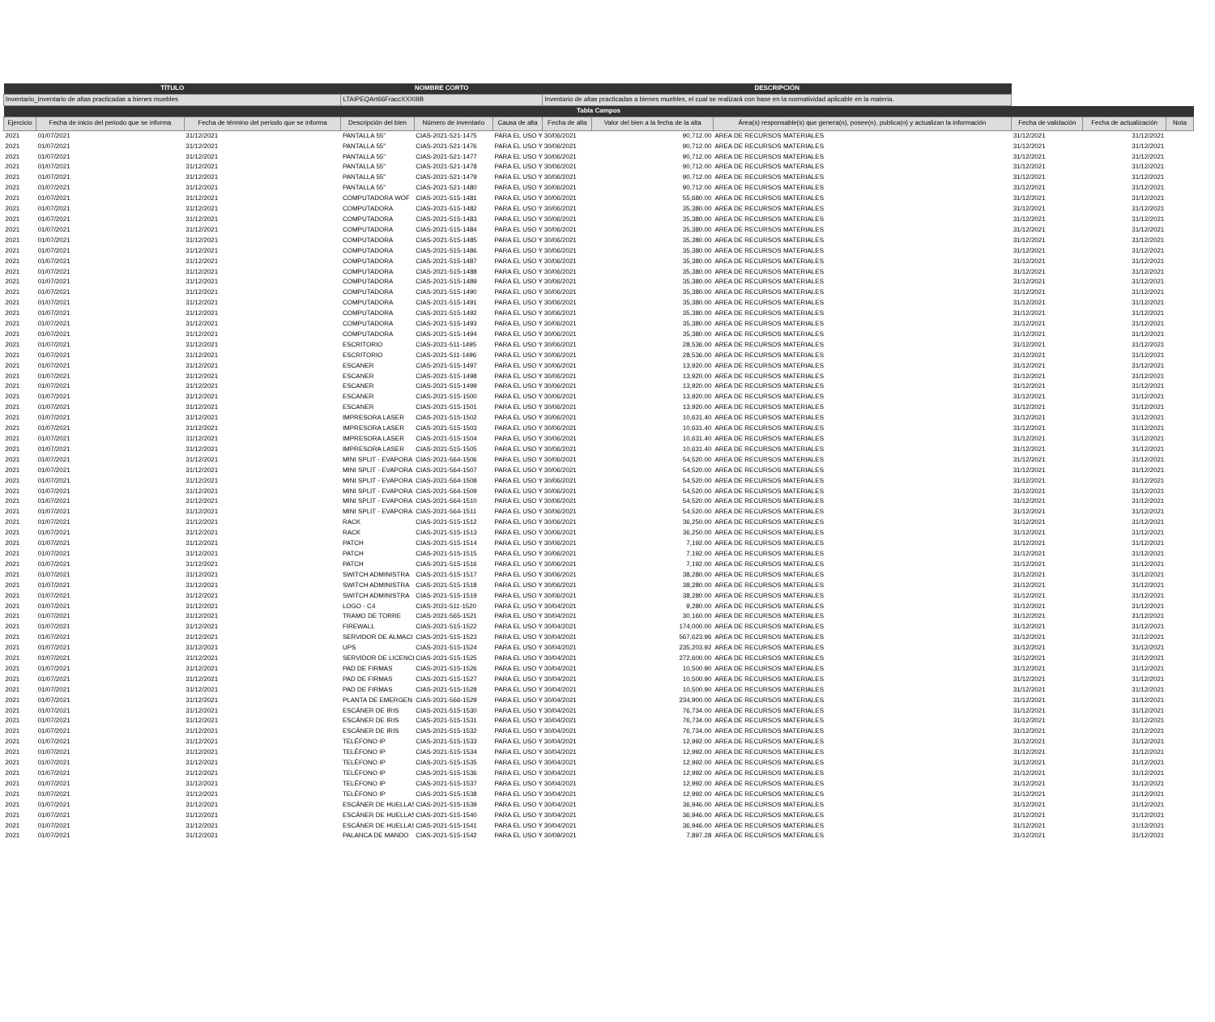| TÍTULO | | | NOMBRE CORTO | | | DESCRIPCIÓN | | | | | |
| Inventario_Inventario de altas practicadas a bienes muebles | | | LTAIPEQArt66FraccXXXIIIB | | | Inventario de altas practicadas a bienes muebles, el cual se realizará con base en la normatividad aplicable en la materia. | | | | | |
| Tabla Campos | | | | | | | | | | | |
| Ejercicio | Fecha de inicio del periodo que se informa | Fecha de término del periodo que se informa | Descripción del bien | Número de inventario | Causa de alta | Fecha de alta | Valor del bien a la fecha de la alta | Área(s) responsable(s) que genera(n), posee(n), publica(n) y actualizan la información | Fecha de validación | Fecha de actualización | Nota |
| 2021 | 01/07/2021 | 31/12/2021 | PANTALLA 55" | CIAS-2021-521-1475 | PARA EL USO Y | 30/06/2021 | 90,712.00 | AREA DE RECURSOS MATERIALES | 31/12/2021 | 31/12/2021 | |
| 2021 | 01/07/2021 | 31/12/2021 | PANTALLA 55" | CIAS-2021-521-1476 | PARA EL USO Y | 30/06/2021 | 90,712.00 | AREA DE RECURSOS MATERIALES | 31/12/2021 | 31/12/2021 | |
| 2021 | 01/07/2021 | 31/12/2021 | PANTALLA 55" | CIAS-2021-521-1477 | PARA EL USO Y | 30/06/2021 | 90,712.00 | AREA DE RECURSOS MATERIALES | 31/12/2021 | 31/12/2021 | |
| 2021 | 01/07/2021 | 31/12/2021 | PANTALLA 55" | CIAS-2021-521-1478 | PARA EL USO Y | 30/06/2021 | 90,712.00 | AREA DE RECURSOS MATERIALES | 31/12/2021 | 31/12/2021 | |
| 2021 | 01/07/2021 | 31/12/2021 | PANTALLA 55" | CIAS-2021-521-1479 | PARA EL USO Y | 30/06/2021 | 90,712.00 | AREA DE RECURSOS MATERIALES | 31/12/2021 | 31/12/2021 | |
| 2021 | 01/07/2021 | 31/12/2021 | PANTALLA 55" | CIAS-2021-521-1480 | PARA EL USO Y | 30/06/2021 | 90,712.00 | AREA DE RECURSOS MATERIALES | 31/12/2021 | 31/12/2021 | |
| 2021 | 01/07/2021 | 31/12/2021 | COMPUTADORA WOF | CIAS-2021-515-1481 | PARA EL USO Y | 30/06/2021 | 55,680.00 | AREA DE RECURSOS MATERIALES | 31/12/2021 | 31/12/2021 | |
| 2021 | 01/07/2021 | 31/12/2021 | COMPUTADORA | CIAS-2021-515-1482 | PARA EL USO Y | 30/06/2021 | 35,380.00 | AREA DE RECURSOS MATERIALES | 31/12/2021 | 31/12/2021 | |
| 2021 | 01/07/2021 | 31/12/2021 | COMPUTADORA | CIAS-2021-515-1483 | PARA EL USO Y | 30/06/2021 | 35,380.00 | AREA DE RECURSOS MATERIALES | 31/12/2021 | 31/12/2021 | |
| 2021 | 01/07/2021 | 31/12/2021 | COMPUTADORA | CIAS-2021-515-1484 | PARA EL USO Y | 30/06/2021 | 35,380.00 | AREA DE RECURSOS MATERIALES | 31/12/2021 | 31/12/2021 | |
| 2021 | 01/07/2021 | 31/12/2021 | COMPUTADORA | CIAS-2021-515-1485 | PARA EL USO Y | 30/06/2021 | 35,380.00 | AREA DE RECURSOS MATERIALES | 31/12/2021 | 31/12/2021 | |
| 2021 | 01/07/2021 | 31/12/2021 | COMPUTADORA | CIAS-2021-515-1486 | PARA EL USO Y | 30/06/2021 | 35,380.00 | AREA DE RECURSOS MATERIALES | 31/12/2021 | 31/12/2021 | |
| 2021 | 01/07/2021 | 31/12/2021 | COMPUTADORA | CIAS-2021-515-1487 | PARA EL USO Y | 30/06/2021 | 35,380.00 | AREA DE RECURSOS MATERIALES | 31/12/2021 | 31/12/2021 | |
| 2021 | 01/07/2021 | 31/12/2021 | COMPUTADORA | CIAS-2021-515-1488 | PARA EL USO Y | 30/06/2021 | 35,380.00 | AREA DE RECURSOS MATERIALES | 31/12/2021 | 31/12/2021 | |
| 2021 | 01/07/2021 | 31/12/2021 | COMPUTADORA | CIAS-2021-515-1489 | PARA EL USO Y | 30/06/2021 | 35,380.00 | AREA DE RECURSOS MATERIALES | 31/12/2021 | 31/12/2021 | |
| 2021 | 01/07/2021 | 31/12/2021 | COMPUTADORA | CIAS-2021-515-1490 | PARA EL USO Y | 30/06/2021 | 35,380.00 | AREA DE RECURSOS MATERIALES | 31/12/2021 | 31/12/2021 | |
| 2021 | 01/07/2021 | 31/12/2021 | COMPUTADORA | CIAS-2021-515-1491 | PARA EL USO Y | 30/06/2021 | 35,380.00 | AREA DE RECURSOS MATERIALES | 31/12/2021 | 31/12/2021 | |
| 2021 | 01/07/2021 | 31/12/2021 | COMPUTADORA | CIAS-2021-515-1492 | PARA EL USO Y | 30/06/2021 | 35,380.00 | AREA DE RECURSOS MATERIALES | 31/12/2021 | 31/12/2021 | |
| 2021 | 01/07/2021 | 31/12/2021 | COMPUTADORA | CIAS-2021-515-1493 | PARA EL USO Y | 30/06/2021 | 35,380.00 | AREA DE RECURSOS MATERIALES | 31/12/2021 | 31/12/2021 | |
| 2021 | 01/07/2021 | 31/12/2021 | COMPUTADORA | CIAS-2021-515-1494 | PARA EL USO Y | 30/06/2021 | 35,380.00 | AREA DE RECURSOS MATERIALES | 31/12/2021 | 31/12/2021 | |
| 2021 | 01/07/2021 | 31/12/2021 | ESCRITORIO | CIAS-2021-511-1495 | PARA EL USO Y | 30/06/2021 | 28,536.00 | AREA DE RECURSOS MATERIALES | 31/12/2021 | 31/12/2021 | |
| 2021 | 01/07/2021 | 31/12/2021 | ESCRITORIO | CIAS-2021-511-1496 | PARA EL USO Y | 30/06/2021 | 28,536.00 | AREA DE RECURSOS MATERIALES | 31/12/2021 | 31/12/2021 | |
| 2021 | 01/07/2021 | 31/12/2021 | ESCANER | CIAS-2021-515-1497 | PARA EL USO Y | 30/06/2021 | 13,920.00 | AREA DE RECURSOS MATERIALES | 31/12/2021 | 31/12/2021 | |
| 2021 | 01/07/2021 | 31/12/2021 | ESCANER | CIAS-2021-515-1498 | PARA EL USO Y | 30/06/2021 | 13,920.00 | AREA DE RECURSOS MATERIALES | 31/12/2021 | 31/12/2021 | |
| 2021 | 01/07/2021 | 31/12/2021 | ESCANER | CIAS-2021-515-1499 | PARA EL USO Y | 30/06/2021 | 13,920.00 | AREA DE RECURSOS MATERIALES | 31/12/2021 | 31/12/2021 | |
| 2021 | 01/07/2021 | 31/12/2021 | ESCANER | CIAS-2021-515-1500 | PARA EL USO Y | 30/06/2021 | 13,920.00 | AREA DE RECURSOS MATERIALES | 31/12/2021 | 31/12/2021 | |
| 2021 | 01/07/2021 | 31/12/2021 | ESCANER | CIAS-2021-515-1501 | PARA EL USO Y | 30/06/2021 | 13,920.00 | AREA DE RECURSOS MATERIALES | 31/12/2021 | 31/12/2021 | |
| 2021 | 01/07/2021 | 31/12/2021 | IMPRESORA LASER | CIAS-2021-515-1502 | PARA EL USO Y | 30/06/2021 | 10,631.40 | AREA DE RECURSOS MATERIALES | 31/12/2021 | 31/12/2021 | |
| 2021 | 01/07/2021 | 31/12/2021 | IMPRESORA LASER | CIAS-2021-515-1503 | PARA EL USO Y | 30/06/2021 | 10,631.40 | AREA DE RECURSOS MATERIALES | 31/12/2021 | 31/12/2021 | |
| 2021 | 01/07/2021 | 31/12/2021 | IMPRESORA LASER | CIAS-2021-515-1504 | PARA EL USO Y | 30/06/2021 | 10,631.40 | AREA DE RECURSOS MATERIALES | 31/12/2021 | 31/12/2021 | |
| 2021 | 01/07/2021 | 31/12/2021 | IMPRESORA LASER | CIAS-2021-515-1505 | PARA EL USO Y | 30/06/2021 | 10,631.40 | AREA DE RECURSOS MATERIALES | 31/12/2021 | 31/12/2021 | |
| 2021 | 01/07/2021 | 31/12/2021 | MINI SPLIT - EVAPORA | CIAS-2021-564-1506 | PARA EL USO Y | 30/06/2021 | 54,520.00 | AREA DE RECURSOS MATERIALES | 31/12/2021 | 31/12/2021 | |
| 2021 | 01/07/2021 | 31/12/2021 | MINI SPLIT - EVAPORA | CIAS-2021-564-1507 | PARA EL USO Y | 30/06/2021 | 54,520.00 | AREA DE RECURSOS MATERIALES | 31/12/2021 | 31/12/2021 | |
| 2021 | 01/07/2021 | 31/12/2021 | MINI SPLIT - EVAPORA | CIAS-2021-564-1508 | PARA EL USO Y | 30/06/2021 | 54,520.00 | AREA DE RECURSOS MATERIALES | 31/12/2021 | 31/12/2021 | |
| 2021 | 01/07/2021 | 31/12/2021 | MINI SPLIT - EVAPORA | CIAS-2021-564-1509 | PARA EL USO Y | 30/06/2021 | 54,520.00 | AREA DE RECURSOS MATERIALES | 31/12/2021 | 31/12/2021 | |
| 2021 | 01/07/2021 | 31/12/2021 | MINI SPLIT - EVAPORA | CIAS-2021-564-1510 | PARA EL USO Y | 30/06/2021 | 54,520.00 | AREA DE RECURSOS MATERIALES | 31/12/2021 | 31/12/2021 | |
| 2021 | 01/07/2021 | 31/12/2021 | MINI SPLIT - EVAPORA | CIAS-2021-564-1511 | PARA EL USO Y | 30/06/2021 | 54,520.00 | AREA DE RECURSOS MATERIALES | 31/12/2021 | 31/12/2021 | |
| 2021 | 01/07/2021 | 31/12/2021 | RACK | CIAS-2021-515-1512 | PARA EL USO Y | 30/06/2021 | 36,250.00 | AREA DE RECURSOS MATERIALES | 31/12/2021 | 31/12/2021 | |
| 2021 | 01/07/2021 | 31/12/2021 | RACK | CIAS-2021-515-1513 | PARA EL USO Y | 30/06/2021 | 36,250.00 | AREA DE RECURSOS MATERIALES | 31/12/2021 | 31/12/2021 | |
| 2021 | 01/07/2021 | 31/12/2021 | PATCH | CIAS-2021-515-1514 | PARA EL USO Y | 30/06/2021 | 7,192.00 | AREA DE RECURSOS MATERIALES | 31/12/2021 | 31/12/2021 | |
| 2021 | 01/07/2021 | 31/12/2021 | PATCH | CIAS-2021-515-1515 | PARA EL USO Y | 30/06/2021 | 7,192.00 | AREA DE RECURSOS MATERIALES | 31/12/2021 | 31/12/2021 | |
| 2021 | 01/07/2021 | 31/12/2021 | PATCH | CIAS-2021-515-1516 | PARA EL USO Y | 30/06/2021 | 7,192.00 | AREA DE RECURSOS MATERIALES | 31/12/2021 | 31/12/2021 | |
| 2021 | 01/07/2021 | 31/12/2021 | SWITCH ADMINISTRA | CIAS-2021-515-1517 | PARA EL USO Y | 30/06/2021 | 38,280.00 | AREA DE RECURSOS MATERIALES | 31/12/2021 | 31/12/2021 | |
| 2021 | 01/07/2021 | 31/12/2021 | SWITCH ADMINISTRA | CIAS-2021-515-1518 | PARA EL USO Y | 30/06/2021 | 38,280.00 | AREA DE RECURSOS MATERIALES | 31/12/2021 | 31/12/2021 | |
| 2021 | 01/07/2021 | 31/12/2021 | SWITCH ADMINISTRA | CIAS-2021-515-1519 | PARA EL USO Y | 30/06/2021 | 38,280.00 | AREA DE RECURSOS MATERIALES | 31/12/2021 | 31/12/2021 | |
| 2021 | 01/07/2021 | 31/12/2021 | LOGO - C4 | CIAS-2021-511-1520 | PARA EL USO Y | 30/04/2021 | 9,280.00 | AREA DE RECURSOS MATERIALES | 31/12/2021 | 31/12/2021 | |
| 2021 | 01/07/2021 | 31/12/2021 | TRAMO DE TORRE | CIAS-2021-565-1521 | PARA EL USO Y | 30/04/2021 | 30,160.00 | AREA DE RECURSOS MATERIALES | 31/12/2021 | 31/12/2021 | |
| 2021 | 01/07/2021 | 31/12/2021 | FIREWALL | CIAS-2021-515-1522 | PARA EL USO Y | 30/04/2021 | 174,000.00 | AREA DE RECURSOS MATERIALES | 31/12/2021 | 31/12/2021 | |
| 2021 | 01/07/2021 | 31/12/2021 | SERVIDOR DE ALMACI | CIAS-2021-515-1523 | PARA EL USO Y | 30/04/2021 | 567,623.96 | AREA DE RECURSOS MATERIALES | 31/12/2021 | 31/12/2021 | |
| 2021 | 01/07/2021 | 31/12/2021 | UPS | CIAS-2021-515-1524 | PARA EL USO Y | 30/04/2021 | 235,203.92 | AREA DE RECURSOS MATERIALES | 31/12/2021 | 31/12/2021 | |
| 2021 | 01/07/2021 | 31/12/2021 | SERVIDOR DE LICENCI | CIAS-2021-515-1525 | PARA EL USO Y | 30/04/2021 | 272,600.00 | AREA DE RECURSOS MATERIALES | 31/12/2021 | 31/12/2021 | |
| 2021 | 01/07/2021 | 31/12/2021 | PAD DE FIRMAS | CIAS-2021-515-1526 | PARA EL USO Y | 30/04/2021 | 10,500.90 | AREA DE RECURSOS MATERIALES | 31/12/2021 | 31/12/2021 | |
| 2021 | 01/07/2021 | 31/12/2021 | PAD DE FIRMAS | CIAS-2021-515-1527 | PARA EL USO Y | 30/04/2021 | 10,500.90 | AREA DE RECURSOS MATERIALES | 31/12/2021 | 31/12/2021 | |
| 2021 | 01/07/2021 | 31/12/2021 | PAD DE FIRMAS | CIAS-2021-515-1528 | PARA EL USO Y | 30/04/2021 | 10,500.90 | AREA DE RECURSOS MATERIALES | 31/12/2021 | 31/12/2021 | |
| 2021 | 01/07/2021 | 31/12/2021 | PLANTA DE EMERGEN | CIAS-2021-566-1529 | PARA EL USO Y | 30/04/2021 | 234,900.00 | AREA DE RECURSOS MATERIALES | 31/12/2021 | 31/12/2021 | |
| 2021 | 01/07/2021 | 31/12/2021 | ESCÁNER DE IRIS | CIAS-2021-515-1530 | PARA EL USO Y | 30/04/2021 | 76,734.00 | AREA DE RECURSOS MATERIALES | 31/12/2021 | 31/12/2021 | |
| 2021 | 01/07/2021 | 31/12/2021 | ESCÁNER DE IRIS | CIAS-2021-515-1531 | PARA EL USO Y | 30/04/2021 | 76,734.00 | AREA DE RECURSOS MATERIALES | 31/12/2021 | 31/12/2021 | |
| 2021 | 01/07/2021 | 31/12/2021 | ESCÁNER DE IRIS | CIAS-2021-515-1532 | PARA EL USO Y | 30/04/2021 | 76,734.00 | AREA DE RECURSOS MATERIALES | 31/12/2021 | 31/12/2021 | |
| 2021 | 01/07/2021 | 31/12/2021 | TELÉFONO IP | CIAS-2021-515-1533 | PARA EL USO Y | 30/04/2021 | 12,992.00 | AREA DE RECURSOS MATERIALES | 31/12/2021 | 31/12/2021 | |
| 2021 | 01/07/2021 | 31/12/2021 | TELÉFONO IP | CIAS-2021-515-1534 | PARA EL USO Y | 30/04/2021 | 12,992.00 | AREA DE RECURSOS MATERIALES | 31/12/2021 | 31/12/2021 | |
| 2021 | 01/07/2021 | 31/12/2021 | TELÉFONO IP | CIAS-2021-515-1535 | PARA EL USO Y | 30/04/2021 | 12,992.00 | AREA DE RECURSOS MATERIALES | 31/12/2021 | 31/12/2021 | |
| 2021 | 01/07/2021 | 31/12/2021 | TELÉFONO IP | CIAS-2021-515-1536 | PARA EL USO Y | 30/04/2021 | 12,992.00 | AREA DE RECURSOS MATERIALES | 31/12/2021 | 31/12/2021 | |
| 2021 | 01/07/2021 | 31/12/2021 | TELÉFONO IP | CIAS-2021-515-1537 | PARA EL USO Y | 30/04/2021 | 12,992.00 | AREA DE RECURSOS MATERIALES | 31/12/2021 | 31/12/2021 | |
| 2021 | 01/07/2021 | 31/12/2021 | TELÉFONO IP | CIAS-2021-515-1538 | PARA EL USO Y | 30/04/2021 | 12,992.00 | AREA DE RECURSOS MATERIALES | 31/12/2021 | 31/12/2021 | |
| 2021 | 01/07/2021 | 31/12/2021 | ESCÁNER DE HUELLAS | CIAS-2021-515-1539 | PARA EL USO Y | 30/04/2021 | 36,946.00 | AREA DE RECURSOS MATERIALES | 31/12/2021 | 31/12/2021 | |
| 2021 | 01/07/2021 | 31/12/2021 | ESCÁNER DE HUELLAS | CIAS-2021-515-1540 | PARA EL USO Y | 30/04/2021 | 36,946.00 | AREA DE RECURSOS MATERIALES | 31/12/2021 | 31/12/2021 | |
| 2021 | 01/07/2021 | 31/12/2021 | ESCÁNER DE HUELLAS | CIAS-2021-515-1541 | PARA EL USO Y | 30/04/2021 | 36,946.00 | AREA DE RECURSOS MATERIALES | 31/12/2021 | 31/12/2021 | |
| 2021 | 01/07/2021 | 31/12/2021 | PALANCA DE MANDO | CIAS-2021-515-1542 | PARA EL USO Y | 30/09/2021 | 7,897.28 | AREA DE RECURSOS MATERIALES | 31/12/2021 | 31/12/2021 | |